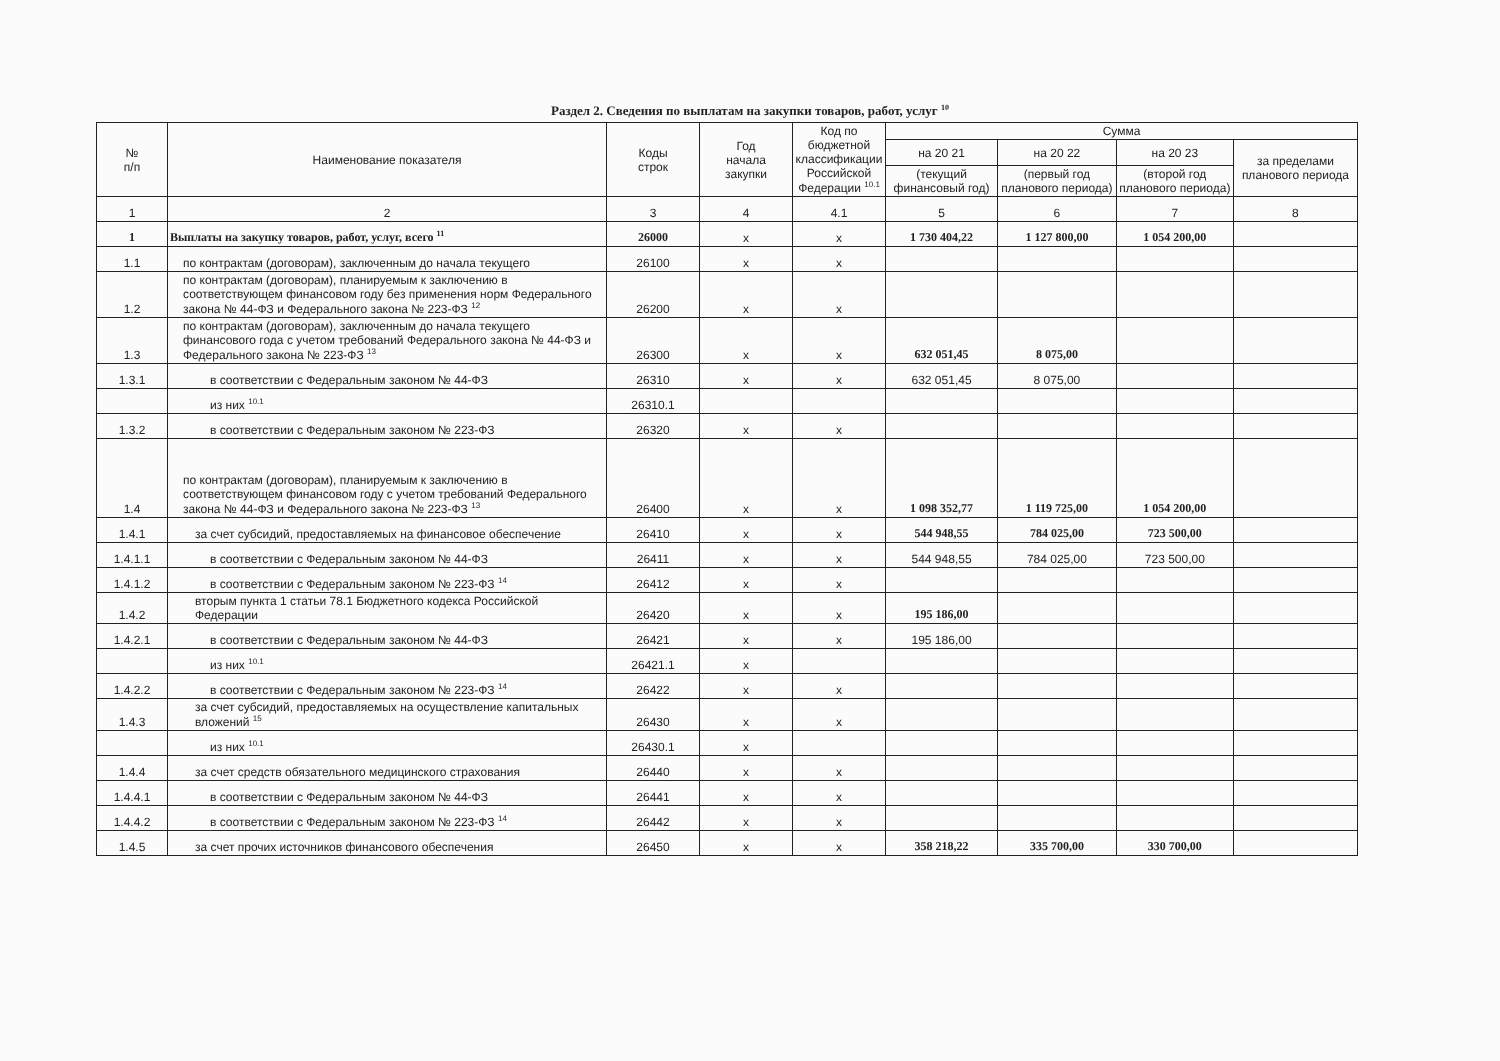Раздел 2. Сведения по выплатам на закупки товаров, работ, услуг <sup>10</sup>
| № п/п | Наименование показателя | Коды строк | Год начала закупки | Код по бюджетной классификации Российской Федерации <sup>10.1</sup> | Сумма | | | |
| --- | --- | --- | --- | --- | --- | --- | --- | --- |
| | | | | | на 20 21 | на 20 22 | на 20 23 | за пределами планового периода |
| | | | | | (текущий финансовый год) | (первый год планового периода) | (второй год планового периода) | |
| 1 | 2 | 3 | 4 | 4.1 | 5 | 6 | 7 | 8 |
| 1 | Выплаты на закупку товаров, работ, услуг, всего <sup>11</sup> | 26000 | x | x | 1 730 404,22 | 1 127 800,00 | 1 054 200,00 | |
| 1.1 | по контрактам (договорам), заключенным до начала текущего | 26100 | x | x | | | | |
| 1.2 | по контрактам (договорам), планируемым к заключению в соответствующем финансовом году без применения норм Федерального закона № 44-ФЗ и Федерального закона № 223-ФЗ <sup>12</sup> | 26200 | x | x | | | | |
| 1.3 | по контрактам (договорам), заключенным до начала текущего финансового года с учетом требований Федерального закона № 44-ФЗ и Федерального закона № 223-ФЗ <sup>13</sup> | 26300 | x | x | 632 051,45 | 8 075,00 | | |
| 1.3.1 | в соответствии с Федеральным законом № 44-ФЗ | 26310 | x | x | 632 051,45 | 8 075,00 | | |
| | из них <sup>10.1</sup> | 26310.1 | | | | | | |
| 1.3.2 | в соответствии с Федеральным законом № 223-ФЗ | 26320 | x | x | | | | |
| 1.4 | по контрактам (договорам), планируемым к заключению в соответствующем финансовом году с учетом требований Федерального закона № 44-ФЗ и Федерального закона № 223-ФЗ <sup>13</sup> | 26400 | x | x | 1 098 352,77 | 1 119 725,00 | 1 054 200,00 | |
| 1.4.1 | за счет субсидий, предоставляемых на финансовое обеспечение | 26410 | x | x | 544 948,55 | 784 025,00 | 723 500,00 | |
| 1.4.1.1 | в соответствии с Федеральным законом № 44-ФЗ | 26411 | x | x | 544 948,55 | 784 025,00 | 723 500,00 | |
| 1.4.1.2 | в соответствии с Федеральным законом № 223-ФЗ <sup>14</sup> | 26412 | x | x | | | | |
| 1.4.2 | вторым пункта 1 статьи 78.1 Бюджетного кодекса Российской Федерации | 26420 | x | x | 195 186,00 | | | |
| 1.4.2.1 | в соответствии с Федеральным законом № 44-ФЗ | 26421 | x | x | 195 186,00 | | | |
| | из них <sup>10.1</sup> | 26421.1 | x | | | | | |
| 1.4.2.2 | в соответствии с Федеральным законом № 223-ФЗ <sup>14</sup> | 26422 | x | x | | | | |
| 1.4.3 | за счет субсидий, предоставляемых на осуществление капитальных вложений <sup>15</sup> | 26430 | x | x | | | | |
| | из них <sup>10.1</sup> | 26430.1 | x | | | | | |
| 1.4.4 | за счет средств обязательного медицинского страхования | 26440 | x | x | | | | |
| 1.4.4.1 | в соответствии с Федеральным законом № 44-ФЗ | 26441 | x | x | | | | |
| 1.4.4.2 | в соответствии с Федеральным законом № 223-ФЗ <sup>14</sup> | 26442 | x | x | | | | |
| 1.4.5 | за счет прочих источников финансового обеспечения | 26450 | x | x | 358 218,22 | 335 700,00 | 330 700,00 | |